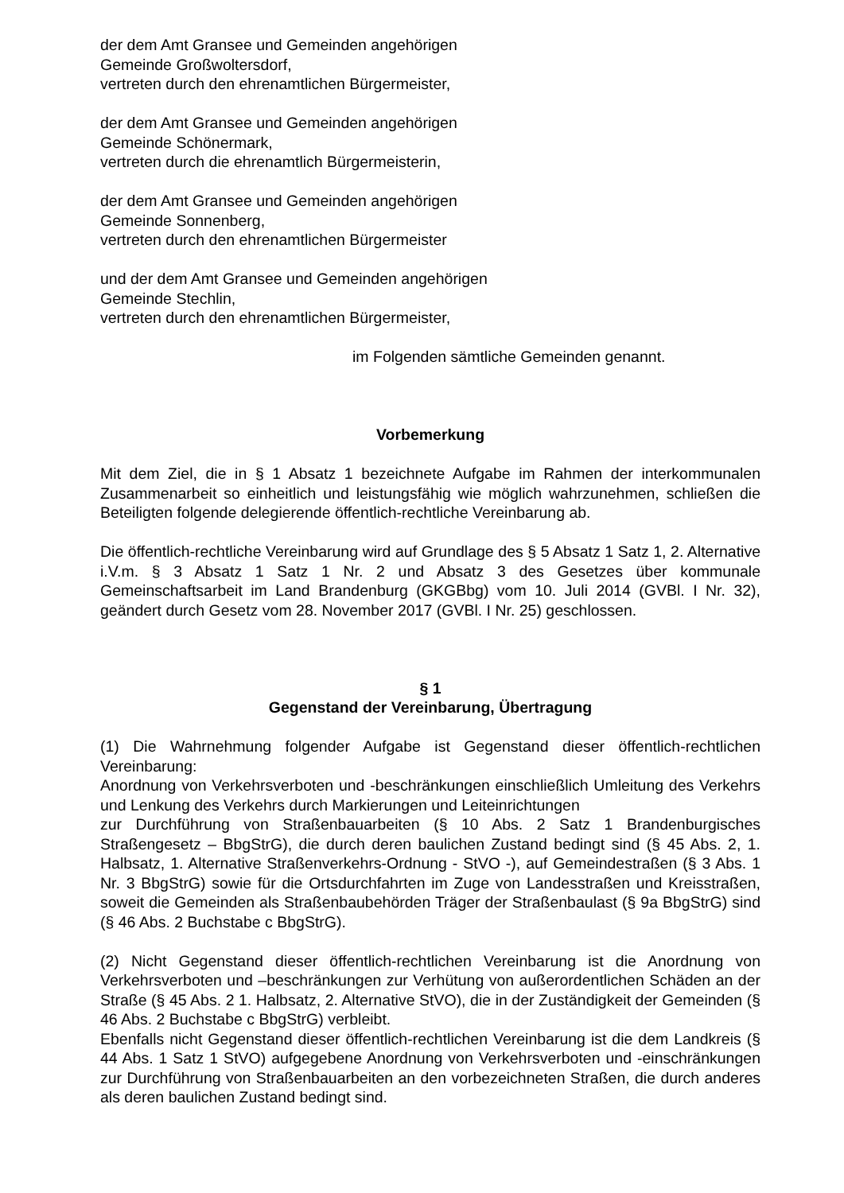der dem Amt Gransee und Gemeinden angehörigen
Gemeinde Großwoltersdorf,
vertreten durch den ehrenamtlichen Bürgermeister,
der dem Amt Gransee und Gemeinden angehörigen
Gemeinde Schönermark,
vertreten durch die ehrenamtlich Bürgermeisterin,
der dem Amt Gransee und Gemeinden angehörigen
Gemeinde Sonnenberg,
vertreten durch den ehrenamtlichen Bürgermeister
und der dem Amt Gransee und Gemeinden angehörigen
Gemeinde Stechlin,
vertreten durch den ehrenamtlichen Bürgermeister,
im Folgenden sämtliche Gemeinden genannt.
Vorbemerkung
Mit dem Ziel, die in § 1 Absatz 1 bezeichnete Aufgabe im Rahmen der interkommunalen Zusammenarbeit so einheitlich und leistungsfähig wie möglich wahrzunehmen, schließen die Beteiligten folgende delegierende öffentlich-rechtliche Vereinbarung ab.
Die öffentlich-rechtliche Vereinbarung wird auf Grundlage des § 5 Absatz 1 Satz 1, 2. Alternative i.V.m. § 3 Absatz 1 Satz 1 Nr. 2 und Absatz 3 des Gesetzes über kommunale Gemeinschaftsarbeit im Land Brandenburg (GKGBbg) vom 10. Juli 2014 (GVBl. I Nr. 32), geändert durch Gesetz vom 28. November 2017 (GVBl. I Nr. 25) geschlossen.
§ 1
Gegenstand der Vereinbarung, Übertragung
(1) Die Wahrnehmung folgender Aufgabe ist Gegenstand dieser öffentlich-rechtlichen Vereinbarung:
Anordnung von Verkehrsverboten und -beschränkungen einschließlich Umleitung des Verkehrs und Lenkung des Verkehrs durch Markierungen und Leiteinrichtungen
zur Durchführung von Straßenbauarbeiten (§ 10 Abs. 2 Satz 1 Brandenburgisches Straßengesetz – BbgStrG), die durch deren baulichen Zustand bedingt sind (§ 45 Abs. 2, 1. Halbsatz, 1. Alternative Straßenverkehrs-Ordnung - StVO -), auf Gemeindestraßen (§ 3 Abs. 1 Nr. 3 BbgStrG) sowie für die Ortsdurchfahrten im Zuge von Landesstraßen und Kreisstraßen, soweit die Gemeinden als Straßenbaubehörden Träger der Straßenbaulast (§ 9a BbgStrG) sind (§ 46 Abs. 2 Buchstabe c BbgStrG).
(2) Nicht Gegenstand dieser öffentlich-rechtlichen Vereinbarung ist die Anordnung von Verkehrsverboten und –beschränkungen zur Verhütung von außerordentlichen Schäden an der Straße (§ 45 Abs. 2 1. Halbsatz, 2. Alternative StVO), die in der Zuständigkeit der Gemeinden (§ 46 Abs. 2 Buchstabe c BbgStrG) verbleibt.
Ebenfalls nicht Gegenstand dieser öffentlich-rechtlichen Vereinbarung ist die dem Landkreis (§ 44 Abs. 1 Satz 1 StVO) aufgegebene Anordnung von Verkehrsverboten und -einschränkungen zur Durchführung von Straßenbauarbeiten an den vorbezeichneten Straßen, die durch anderes als deren baulichen Zustand bedingt sind.